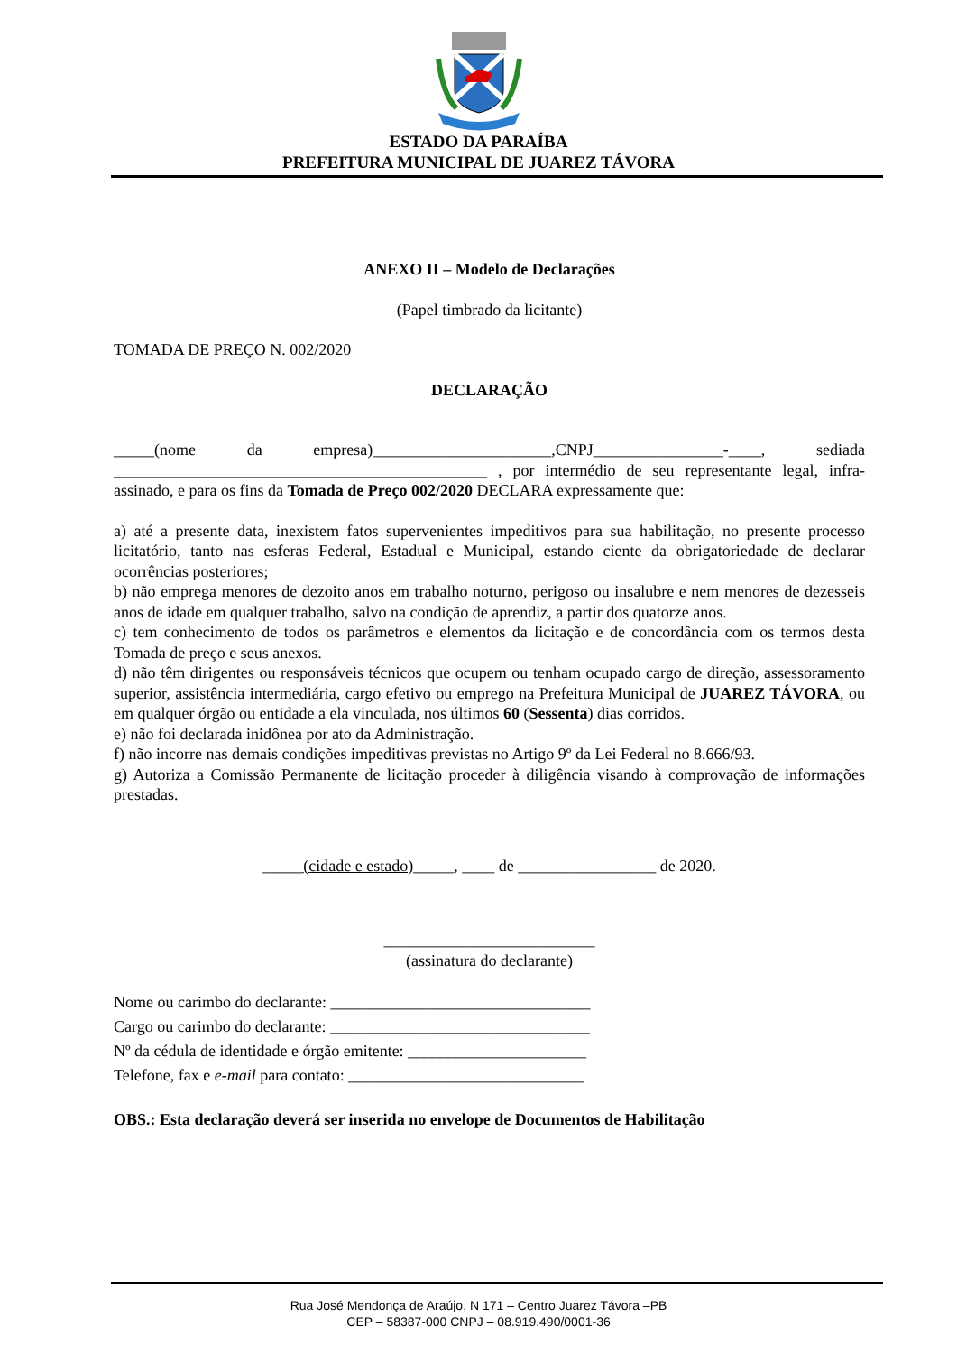ESTADO DA PARAÍBA
PREFEITURA MUNICIPAL DE JUAREZ TÁVORA
ANEXO II – Modelo de Declarações
(Papel timbrado da licitante)
TOMADA DE PREÇO N. 002/2020
DECLARAÇÃO
_____(nome da empresa)______________________,CNPJ________________-____, sediada ______________________________________________ , por intermédio de seu representante legal, infra-assinado, e para os fins da Tomada de Preço 002/2020 DECLARA expressamente que:
a) até a presente data, inexistem fatos supervenientes impeditivos para sua habilitação, no presente processo licitatório, tanto nas esferas Federal, Estadual e Municipal, estando ciente da obrigatoriedade de declarar ocorrências posteriores;
b) não emprega menores de dezoito anos em trabalho noturno, perigoso ou insalubre e nem menores de dezesseis anos de idade em qualquer trabalho, salvo na condição de aprendiz, a partir dos quatorze anos.
c) tem conhecimento de todos os parâmetros e elementos da licitação e de concordância com os termos desta Tomada de preço e seus anexos.
d) não têm dirigentes ou responsáveis técnicos que ocupem ou tenham ocupado cargo de direção, assessoramento superior, assistência intermediária, cargo efetivo ou emprego na Prefeitura Municipal de JUAREZ TÁVORA, ou em qualquer órgão ou entidade a ela vinculada, nos últimos 60 (Sessenta) dias corridos.
e) não foi declarada inidônea por ato da Administração.
f) não incorre nas demais condições impeditivas previstas no Artigo 9º da Lei Federal no 8.666/93.
g) Autoriza a Comissão Permanente de licitação proceder à diligência visando à comprovação de informações prestadas.
_____(cidade e estado)_____, ____ de _________________ de 2020.
__________________________
(assinatura do declarante)
Nome ou carimbo do declarante: ________________________________
Cargo ou carimbo do declarante: ________________________________
Nº da cédula de identidade e órgão emitente: ______________________
Telefone, fax e e-mail para contato: _____________________________
OBS.: Esta declaração deverá ser inserida no envelope de Documentos de Habilitação
Rua José Mendonça de Araújo, N 171 – Centro Juarez Távora –PB
CEP – 58387-000 CNPJ – 08.919.490/0001-36